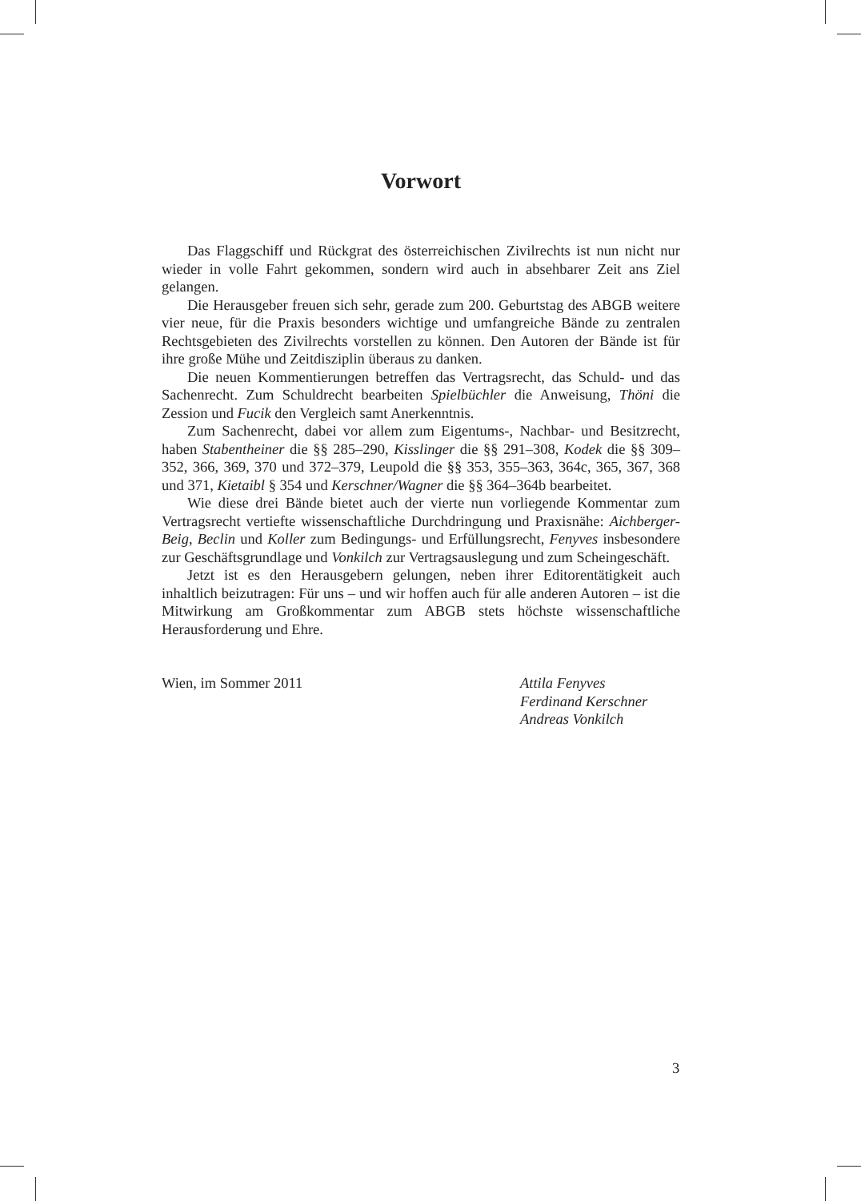Vorwort
Das Flaggschiff und Rückgrat des österreichischen Zivilrechts ist nun nicht nur wieder in volle Fahrt gekommen, sondern wird auch in absehbarer Zeit ans Ziel gelangen.
Die Herausgeber freuen sich sehr, gerade zum 200. Geburtstag des ABGB weitere vier neue, für die Praxis besonders wichtige und umfangreiche Bände zu zentralen Rechtsgebieten des Zivilrechts vorstellen zu können. Den Autoren der Bände ist für ihre große Mühe und Zeitdisziplin überaus zu danken.
Die neuen Kommentierungen betreffen das Vertragsrecht, das Schuld- und das Sachenrecht. Zum Schuldrecht bearbeiten Spielbüchler die Anweisung, Thöni die Zession und Fucik den Vergleich samt Anerkenntnis.
Zum Sachenrecht, dabei vor allem zum Eigentums-, Nachbar- und Besitzrecht, haben Stabentheiner die §§ 285–290, Kisslinger die §§ 291–308, Kodek die §§ 309–352, 366, 369, 370 und 372–379, Leupold die §§ 353, 355–363, 364c, 365, 367, 368 und 371, Kietaibl § 354 und Kerschner/Wagner die §§ 364–364b bearbeitet.
Wie diese drei Bände bietet auch der vierte nun vorliegende Kommentar zum Vertragsrecht vertiefte wissenschaftliche Durchdringung und Praxisnähe: Aichberger-Beig, Beclin und Koller zum Bedingungs- und Erfüllungsrecht, Fenyves insbesondere zur Geschäftsgrundlage und Vonkilch zur Vertragsauslegung und zum Scheingeschäft.
Jetzt ist es den Herausgebern gelungen, neben ihrer Editorentätigkeit auch inhaltlich beizutragen: Für uns – und wir hoffen auch für alle anderen Autoren – ist die Mitwirkung am Großkommentar zum ABGB stets höchste wissenschaftliche Herausforderung und Ehre.
Wien, im Sommer 2011 Attila Fenyves
Ferdinand Kerschner
Andreas Vonkilch
3